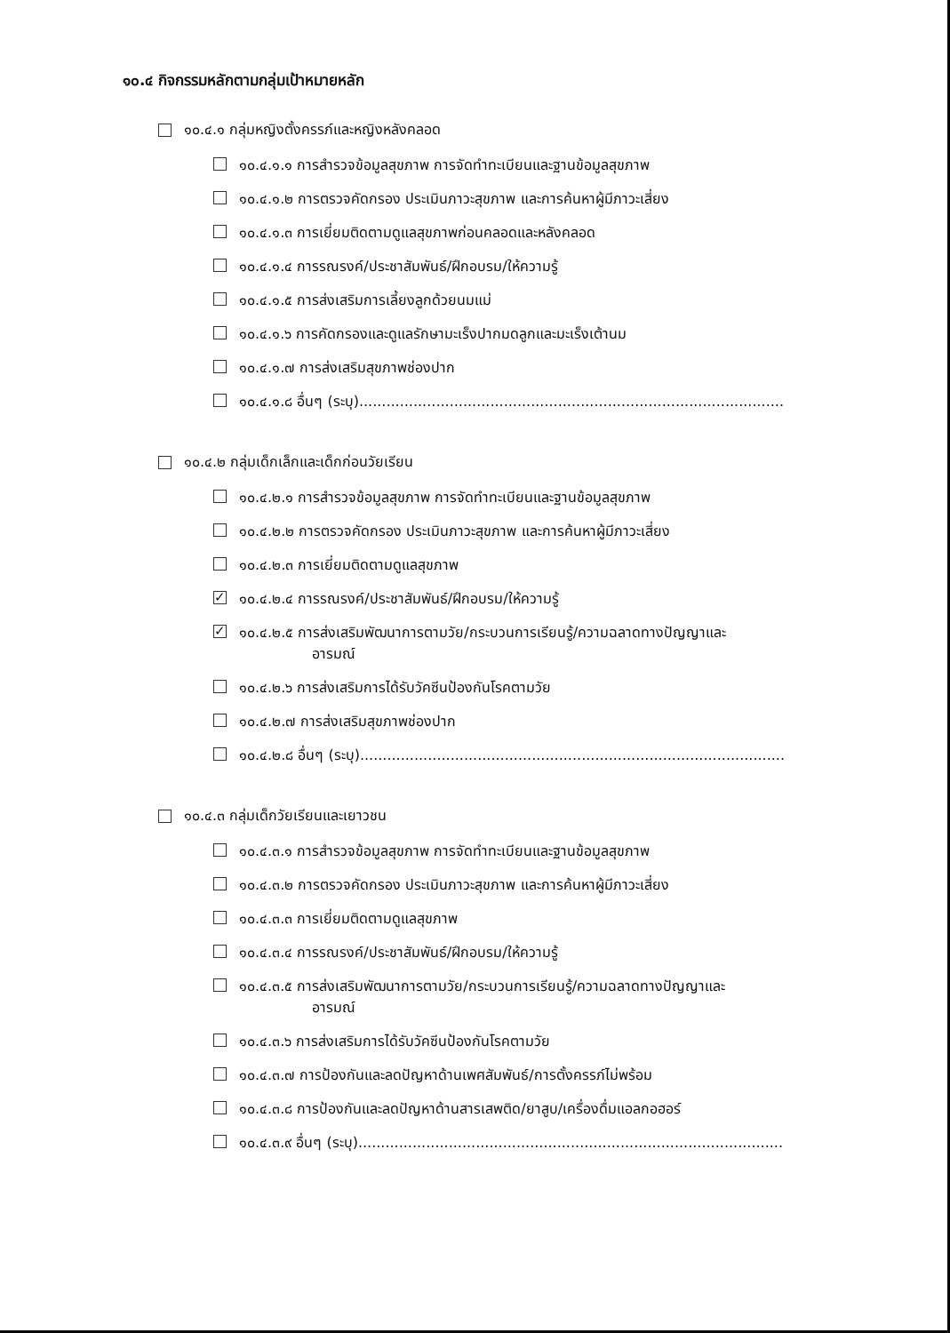๑๐.๔ กิจกรรมหลักตามกลุ่มเป้าหมายหลัก
๑๐.๔.๑ กลุ่มหญิงตั้งครรภ์และหญิงหลังคลอด
๑๐.๔.๑.๑ การสำรวจข้อมูลสุขภาพ การจัดทำทะเบียนและฐานข้อมูลสุขภาพ
๑๐.๔.๑.๒ การตรวจคัดกรอง ประเมินภาวะสุขภาพ และการค้นหาผู้มีภาวะเสี่ยง
๑๐.๔.๑.๓ การเยี่ยมติดตามดูแลสุขภาพก่อนคลอดและหลังคลอด
๑๐.๔.๑.๔ การรณรงค์/ประชาสัมพันธ์/ฝึกอบรม/ให้ความรู้
๑๐.๔.๑.๕ การส่งเสริมการเลี้ยงลูกด้วยนมแม่
๑๐.๔.๑.๖ การคัดกรองและดูแลรักษามะเร็งปากมดลูกและมะเร็งเต้านม
๑๐.๔.๑.๗ การส่งเสริมสุขภาพช่องปาก
๑๐.๔.๑.๘ อื่นๆ (ระบุ)..............................................................................................
๑๐.๔.๒ กลุ่มเด็กเล็กและเด็กก่อนวัยเรียน
๑๐.๔.๒.๑ การสำรวจข้อมูลสุขภาพ การจัดทำทะเบียนและฐานข้อมูลสุขภาพ
๑๐.๔.๒.๒ การตรวจคัดกรอง ประเมินภาวะสุขภาพ และการค้นหาผู้มีภาวะเสี่ยง
๑๐.๔.๒.๓ การเยี่ยมติดตามดูแลสุขภาพ
✓ ๑๐.๔.๒.๔ การรณรงค์/ประชาสัมพันธ์/ฝึกอบรม/ให้ความรู้
✓ ๑๐.๔.๒.๕ การส่งเสริมพัฒนาการตามวัย/กระบวนการเรียนรู้/ความฉลาดทางปัญญาและ
อารมณ์
๑๐.๔.๒.๖ การส่งเสริมการได้รับวัคซีนป้องกันโรคตามวัย
๑๐.๔.๒.๗ การส่งเสริมสุขภาพช่องปาก
๑๐.๔.๒.๘ อื่นๆ (ระบุ)..............................................................................................
๑๐.๔.๓ กลุ่มเด็กวัยเรียนและเยาวชน
๑๐.๔.๓.๑ การสำรวจข้อมูลสุขภาพ การจัดทำทะเบียนและฐานข้อมูลสุขภาพ
๑๐.๔.๓.๒ การตรวจคัดกรอง ประเมินภาวะสุขภาพ และการค้นหาผู้มีภาวะเสี่ยง
๑๐.๔.๓.๓ การเยี่ยมติดตามดูแลสุขภาพ
๑๐.๔.๓.๔ การรณรงค์/ประชาสัมพันธ์/ฝึกอบรม/ให้ความรู้
๑๐.๔.๓.๕ การส่งเสริมพัฒนาการตามวัย/กระบวนการเรียนรู้/ความฉลาดทางปัญญาและ
อารมณ์
๑๐.๔.๓.๖ การส่งเสริมการได้รับวัคซีนป้องกันโรคตามวัย
๑๐.๔.๓.๗ การป้องกันและลดปัญหาด้านเพศสัมพันธ์/การตั้งครรภ์ไม่พร้อม
๑๐.๔.๓.๘ การป้องกันและลดปัญหาด้านสารเสพติด/ยาสูบ/เครื่องดื่มแอลกอฮอร์
๑๐.๔.๓.๙ อื่นๆ (ระบุ)..............................................................................................